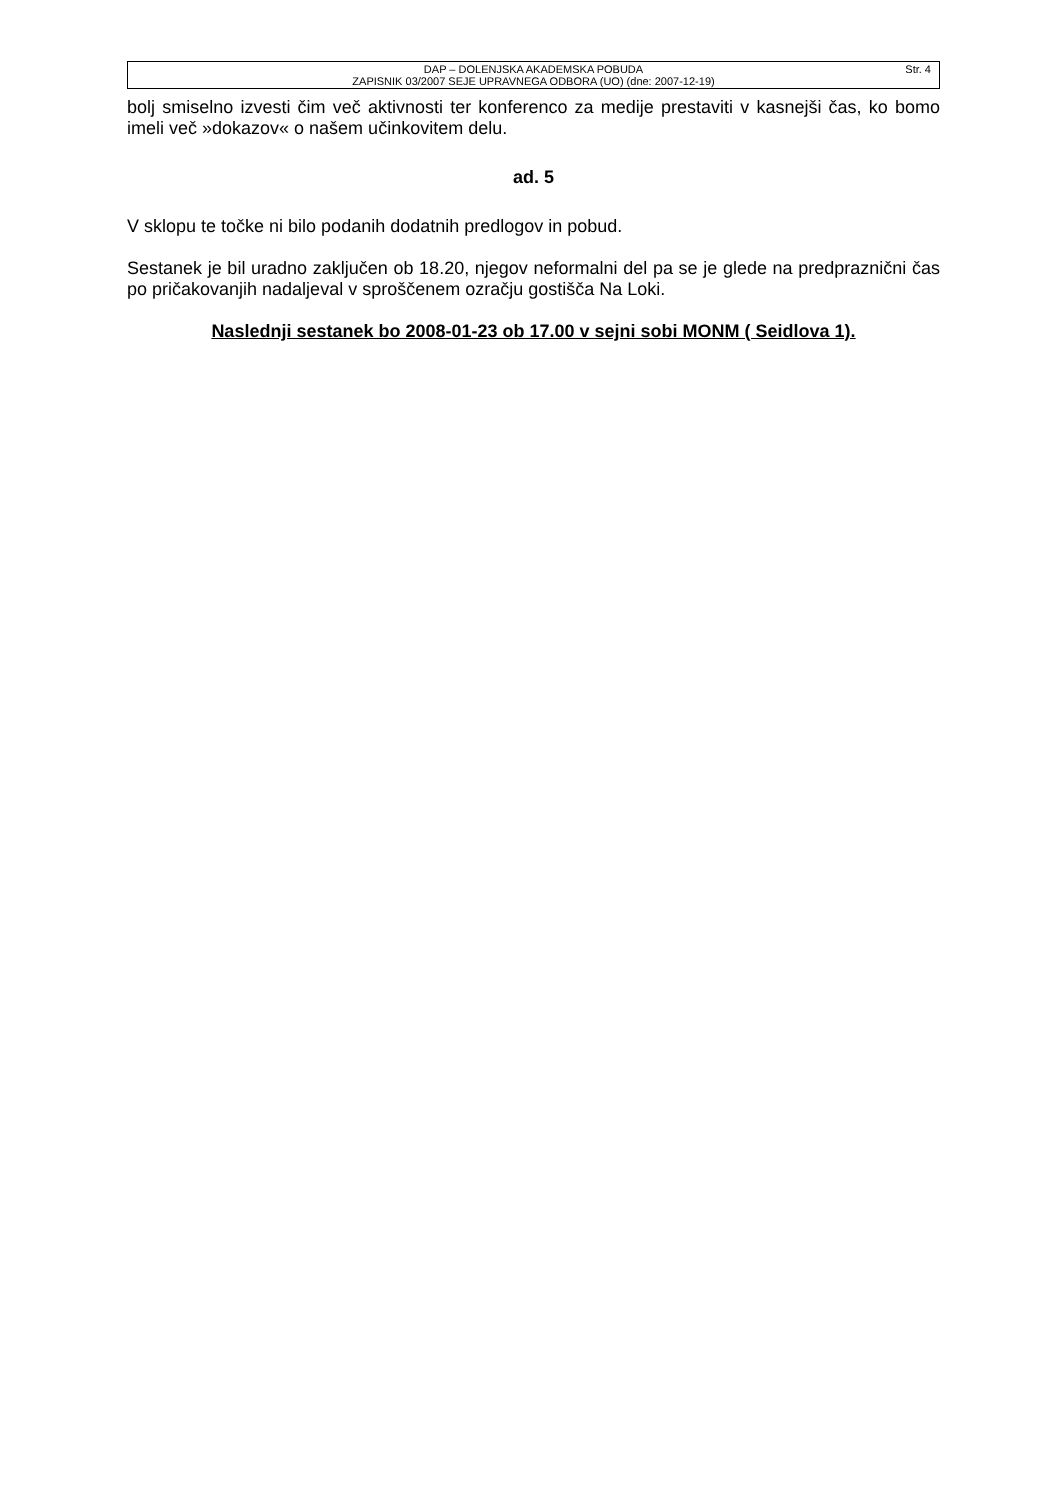DAP – DOLENJSKA AKADEMSKA POBUDA
ZAPISNIK 03/2007 SEJE UPRAVNEGA ODBORA (UO) (dne: 2007-12-19)
Str. 4
bolj smiselno izvesti čim več aktivnosti ter konferenco za medije prestaviti v kasnejši čas, ko bomo imeli več »dokazov« o našem učinkovitem delu.
ad. 5
V sklopu te točke ni bilo podanih dodatnih predlogov in pobud.
Sestanek je bil uradno zaključen ob 18.20, njegov neformalni del pa se je glede na predpraznični čas po pričakovanjih nadaljeval v sproščenem ozračju gostišča Na Loki.
Naslednji sestanek bo 2008-01-23 ob 17.00 v sejni sobi MONM ( Seidlova 1).